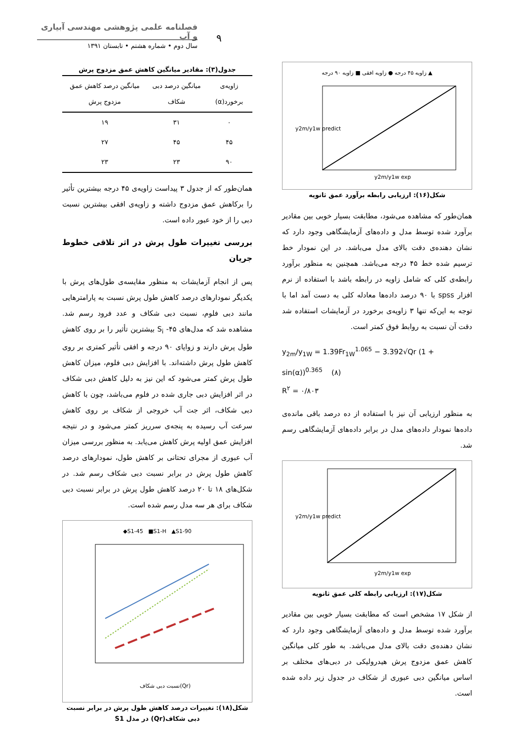فصلنامه علمی پژوهشی مهندسی آبیاری و آب
سال دوم • شماره هشتم • تابستان ۱۳۹۱ ۹
زاویه ۴۵ درجه ● زاویه افقی ■ زاویه ۹۰ درجه ▲
y2m/y1w predict
y2m/y1w exp
شکل(۱۶): ارزیابی رابطه برآورد عمق ثانویه
همان‌طور که مشاهده می‌شود، مطابقت بسیار خوبی بین مقادیر برآورد شده توسط مدل و داده‌های آزمایشگاهی وجود دارد که نشان دهنده‌ی دقت بالای مدل می‌باشد. در این نمودار خط ترسیم شده خط ۴۵ درجه می‌باشد. همچنین به منظور برآورد رابطه‌ی کلی که شامل زاویه در رابطه باشد با استفاده از نرم افزار spss با ۹۰ درصد داده‌ها معادله کلی به دست آمد اما با توجه به این‌که تنها ۳ زاویه‌ی برخورد در آزمایشات استفاده شد دقت آن نسبت به روابط فوق کمتر است.
y<sub>2m</sub>/y<sub>1W</sub> = 1.39Fr<sub>1W</sub><sup>1.065</sup> − 3.392√Qr (1 + sin(α))<sup>0.365</sup> (۸)
R<sup>۲</sup> = ۰/۸۰۳
به منظور ارزیابی آن نیز با استفاده از ده درصد باقی مانده‌ی داده‌ها نمودار داده‌های مدل در برابر داده‌های آزمایشگاهی رسم شد.
y2m/y1w predict
y2m/y1w exp
شکل(۱۷): ارزیابی رابطه کلی عمق ثانویه
از شکل ۱۷ مشخص است که مطابقت بسیار خوبی بین مقادیر برآورد شده توسط مدل و داده‌های آزمایشگاهی وجود دارد که نشان دهنده‌ی دقت بالای مدل می‌باشد. به طور کلی میانگین کاهش عمق مزدوج پرش هیدرولیکی در دبی‌های مختلف بر اساس میانگین دبی عبوری از شکاف در جدول زیر داده شده است.
جدول(۳): مقادیر میانگین کاهش عمق مزدوج پرش
| زاویه‌ی برخورد(α) | میانگین درصد دبی شکاف | میانگین درصد کاهش عمق مزدوج پرش |
| --- | --- | --- |
| ۰ | ۳۱ | ۱۹ |
| ۴۵ | ۴۵ | ۲۷ |
| ۹۰ | ۲۳ | ۲۳ |
همان‌طور که از جدول ۳ پیداست زاویه‌ی ۴۵ درجه بیشترین تأثیر را برکاهش عمق مزدوج داشته و زاویه‌ی افقی بیشترین نسبت دبی را از خود عبور داده است.
بررسی تغییرات طول پرش در اثر تلاقی خطوط جریان
پس از انجام آزمایشات به منظور مقایسه‌ی طول‌های پرش با یکدیگر نمودارهای درصد کاهش طول پرش نسبت به پارامترهایی مانند دبی فلوم، نسبت دبی شکاف و عدد فرود رسم شد. مشاهده شد که مدل‌های S<sub>i</sub> -۴۵ بیشترین تأثیر را بر روی کاهش طول پرش دارند و زوایای ۹۰ درجه و افقی تأثیر کمتری بر روی کاهش طول پرش داشته‌اند. با افزایش دبی فلوم، میزان کاهش طول پرش کمتر می‌شود که این نیز به دلیل کاهش دبی شکاف در اثر افزایش دبی جاری شده در فلوم می‌باشد، چون با کاهش دبی شکاف، اثر جت آب خروجی از شکاف بر روی کاهش سرعت آب رسیده به پنجه‌ی سرریز کمتر می‌شود و در نتیجه افزایش عمق اولیه پرش کاهش می‌یابد. به منظور بررسی میزان آب عبوری از مجرای تحتانی بر کاهش طول، نمودارهای درصد کاهش طول پرش در برابر نسبت دبی شکاف رسم شد. در شکل‌های ۱۸ تا ۲۰ درصد کاهش طول پرش در برابر نسبت دبی شکاف برای هر سه مدل رسم شده است.
◆S1-45 ■S1-H ▲S1-90
نسبت دبی شکاف(Qr)
شکل(۱۸): تغییرات درصد کاهش طول پرش در برابر نسبت دبی شکاف(Qr) در مدل S1